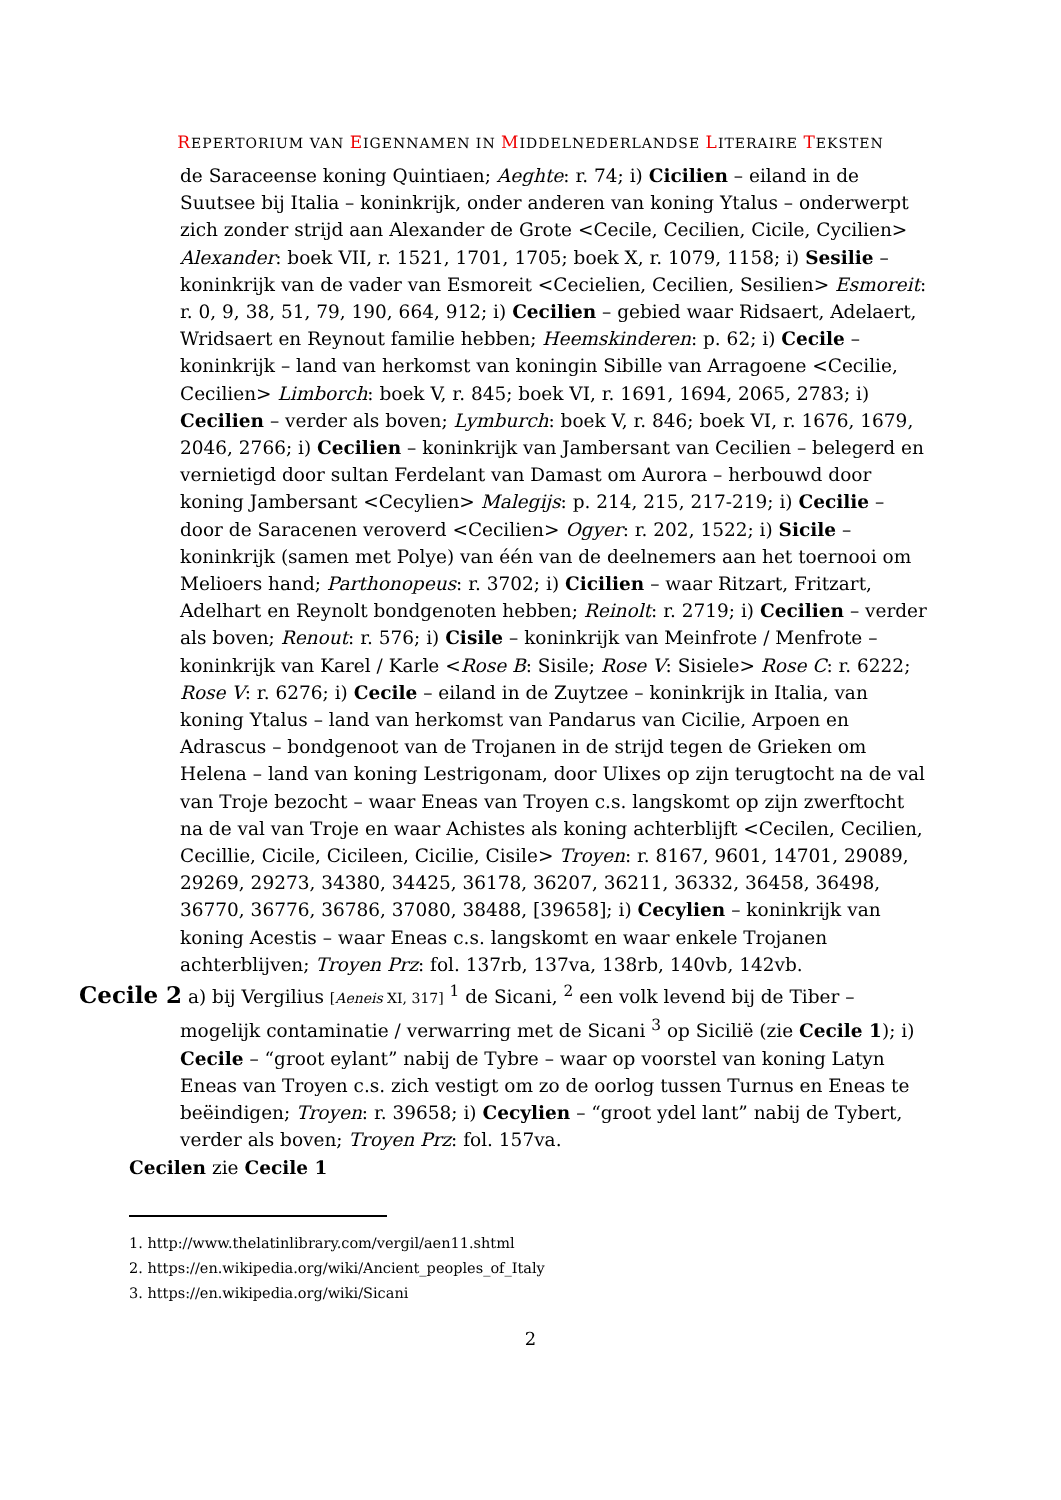REPERTORIUM VAN EIGENNAMEN IN MIDDELNEDERLANDSE LITERAIRE TEKSTEN
de Saraceense koning Quintiaen; Aeghte: r. 74; i) Cicilien – eiland in de Suutsee bij Italia – koninkrijk, onder anderen van koning Ytalus – onderwerpt zich zonder strijd aan Alexander de Grote <Cecile, Cecilien, Cicile, Cycilien> Alexander: boek VII, r. 1521, 1701, 1705; boek X, r. 1079, 1158; i) Sesilie – koninkrijk van de vader van Esmoreit <Cecielien, Cecilien, Sesilien> Esmoreit: r. 0, 9, 38, 51, 79, 190, 664, 912; i) Cecilien – gebied waar Ridsaert, Adelaert, Wridsaert en Reynout familie hebben; Heemskinderen: p. 62; i) Cecile – koninkrijk – land van herkomst van koningin Sibille van Arragoene <Cecilie, Cecilien> Limborch: boek V, r. 845; boek VI, r. 1691, 1694, 2065, 2783; i) Cecilien – verder als boven; Lymburch: boek V, r. 846; boek VI, r. 1676, 1679, 2046, 2766; i) Cecilien – koninkrijk van Jambersant van Cecilien – belegerd en vernietigd door sultan Ferdelant van Damast om Aurora – herbouwd door koning Jambersant <Cecylien> Malegijs: p. 214, 215, 217-219; i) Cecilie – door de Saracenen veroverd <Cecilien> Ogyer: r. 202, 1522; i) Sicile – koninkrijk (samen met Polye) van één van de deelnemers aan het toernooi om Melioers hand; Parthonopeus: r. 3702; i) Cicilien – waar Ritzart, Fritzart, Adelhart en Reynolt bondgenoten hebben; Reinolt: r. 2719; i) Cecilien – verder als boven; Renout: r. 576; i) Cisile – koninkrijk van Meinfrote / Menfrote – koninkrijk van Karel / Karle <Rose B: Sisile; Rose V: Sisiele> Rose C: r. 6222; Rose V: r. 6276; i) Cecile – eiland in de Zuytzee – koninkrijk in Italia, van koning Ytalus – land van herkomst van Pandarus van Cicilie, Arpoen en Adrascus – bondgenoot van de Trojanen in de strijd tegen de Grieken om Helena – land van koning Lestrigonam, door Ulixes op zijn terugtocht na de val van Troje bezocht – waar Eneas van Troyen c.s. langskomt op zijn zwerftocht na de val van Troje en waar Achistes als koning achterblijft <Cecilen, Cecilien, Cecillie, Cicile, Cicileen, Cicilie, Cisile> Troyen: r. 8167, 9601, 14701, 29089, 29269, 29273, 34380, 34425, 36178, 36207, 36211, 36332, 36458, 36498, 36770, 36776, 36786, 37080, 38488, [39658]; i) Cecylien – koninkrijk van koning Acestis – waar Eneas c.s. langskomt en waar enkele Trojanen achterblijven; Troyen Prz: fol. 137rb, 137va, 138rb, 140vb, 142vb.
Cecile 2 a) bij Vergilius [Aeneis XI, 317] <sup>1</sup> de Sicani, <sup>2</sup> een volk levend bij de Tiber – mogelijk contaminatie / verwarring met de Sicani <sup>3</sup> op Sicilië (zie Cecile 1); i) Cecile – “groot eylant” nabij de Tybre – waar op voorstel van koning Latyn Eneas van Troyen c.s. zich vestigt om zo de oorlog tussen Turnus en Eneas te beëindigen; Troyen: r. 39658; i) Cecylien – “groot ydel lant” nabij de Tybert, verder als boven; Troyen Prz: fol. 157va.
Cecilen zie Cecile 1
1. http://www.thelatinlibrary.com/vergil/aen11.shtml
2. https://en.wikipedia.org/wiki/Ancient_peoples_of_Italy
3. https://en.wikipedia.org/wiki/Sicani
2